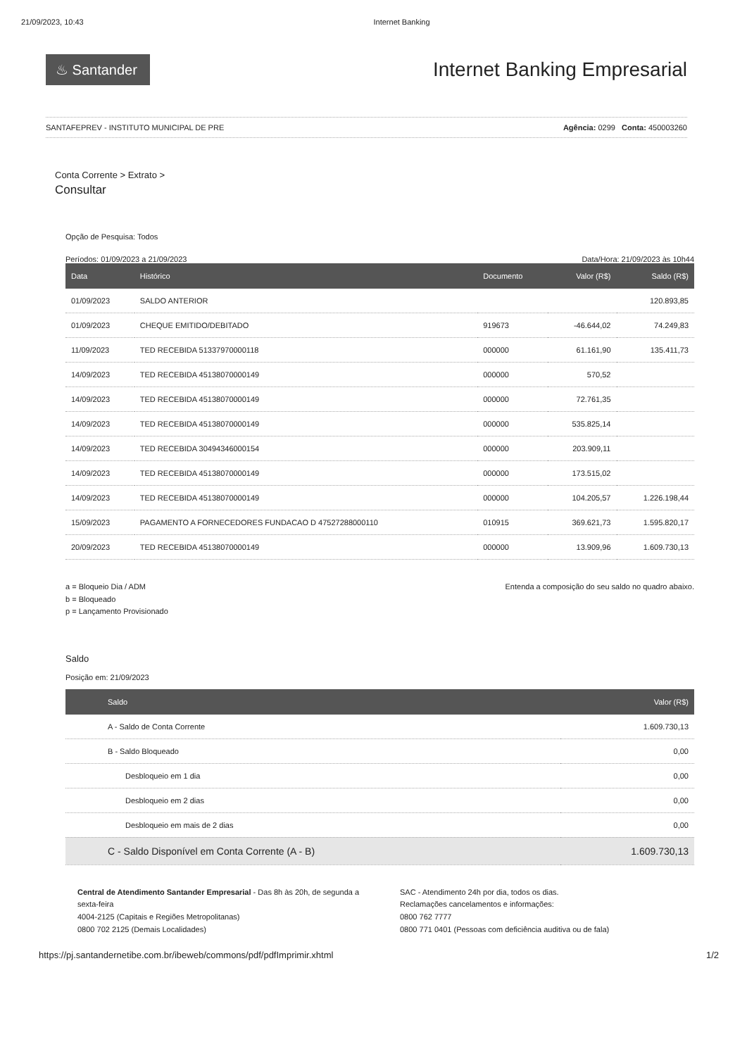21/09/2023, 10:43 Internet Banking
♨ Santander
Internet Banking Empresarial
SANTAFEPREV - INSTITUTO MUNICIPAL DE PRE Agência: 0299 Conta: 450003260
Conta Corrente > Extrato >
Consultar
Opção de Pesquisa: Todos
Períodos: 01/09/2023 a 21/09/2023 Data/Hora: 21/09/2023 às 10h44
| Data | Histórico | Documento | Valor (R$) | Saldo (R$) |
| --- | --- | --- | --- | --- |
| 01/09/2023 | SALDO ANTERIOR | | | 120.893,85 |
| 01/09/2023 | CHEQUE EMITIDO/DEBITADO | 919673 | -46.644,02 | 74.249,83 |
| 11/09/2023 | TED RECEBIDA 51337970000118 | 000000 | 61.161,90 | 135.411,73 |
| 14/09/2023 | TED RECEBIDA 45138070000149 | 000000 | 570,52 | |
| 14/09/2023 | TED RECEBIDA 45138070000149 | 000000 | 72.761,35 | |
| 14/09/2023 | TED RECEBIDA 45138070000149 | 000000 | 535.825,14 | |
| 14/09/2023 | TED RECEBIDA 30494346000154 | 000000 | 203.909,11 | |
| 14/09/2023 | TED RECEBIDA 45138070000149 | 000000 | 173.515,02 | |
| 14/09/2023 | TED RECEBIDA 45138070000149 | 000000 | 104.205,57 | 1.226.198,44 |
| 15/09/2023 | PAGAMENTO A FORNECEDORES FUNDACAO D 47527288000110 | 010915 | 369.621,73 | 1.595.820,17 |
| 20/09/2023 | TED RECEBIDA 45138070000149 | 000000 | 13.909,96 | 1.609.730,13 |
a = Bloqueio Dia / ADM
b = Bloqueado
p = Lançamento Provisionado
Entenda a composição do seu saldo no quadro abaixo.
Saldo
Posição em: 21/09/2023
| Saldo | Valor (R$) |
| --- | --- |
| A - Saldo de Conta Corrente | 1.609.730,13 |
| B - Saldo Bloqueado | 0,00 |
| Desbloqueio em 1 dia | 0,00 |
| Desbloqueio em 2 dias | 0,00 |
| Desbloqueio em mais de 2 dias | 0,00 |
| C - Saldo Disponível em Conta Corrente (A - B) | 1.609.730,13 |
Central de Atendimento Santander Empresarial - Das 8h às 20h, de segunda a sexta-feira
4004-2125 (Capitais e Regiões Metropolitanas)
0800 702 2125 (Demais Localidades)
SAC - Atendimento 24h por dia, todos os dias.
Reclamações cancelamentos e informações:
0800 762 7777
0800 771 0401 (Pessoas com deficiência auditiva ou de fala)
https://pj.santandernetibe.com.br/ibeweb/commons/pdf/pdfImprimir.xhtml 1/2